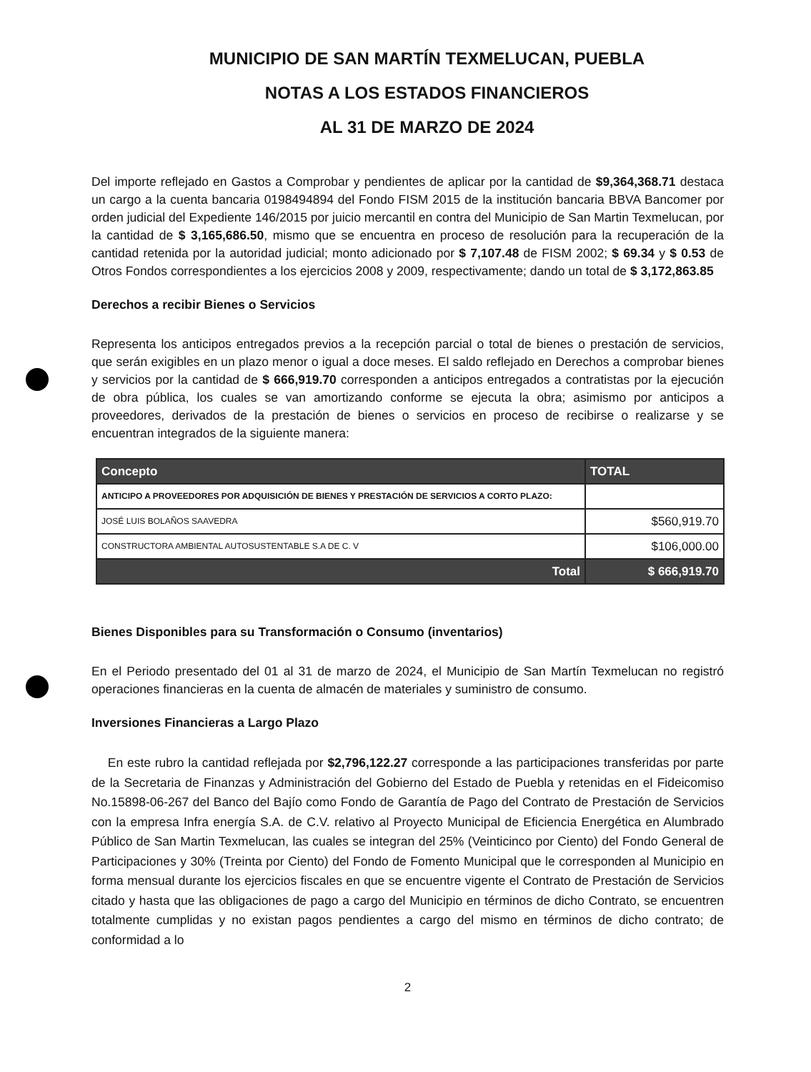MUNICIPIO DE SAN MARTÍN TEXMELUCAN, PUEBLA
NOTAS A LOS ESTADOS FINANCIEROS
AL 31 DE MARZO DE 2024
Del importe reflejado en Gastos a Comprobar y pendientes de aplicar por la cantidad de $9,364,368.71 destaca un cargo a la cuenta bancaria 0198494894 del Fondo FISM 2015 de la institución bancaria BBVA Bancomer por orden judicial del Expediente 146/2015 por juicio mercantil en contra del Municipio de San Martin Texmelucan, por la cantidad de $ 3,165,686.50, mismo que se encuentra en proceso de resolución para la recuperación de la cantidad retenida por la autoridad judicial; monto adicionado por $ 7,107.48 de FISM 2002; $ 69.34 y $ 0.53 de Otros Fondos correspondientes a los ejercicios 2008 y 2009, respectivamente; dando un total de $ 3,172,863.85
Derechos a recibir Bienes o Servicios
Representa los anticipos entregados previos a la recepción parcial o total de bienes o prestación de servicios, que serán exigibles en un plazo menor o igual a doce meses. El saldo reflejado en Derechos a comprobar bienes y servicios por la cantidad de $ 666,919.70 corresponden a anticipos entregados a contratistas por la ejecución de obra pública, los cuales se van amortizando conforme se ejecuta la obra; asimismo por anticipos a proveedores, derivados de la prestación de bienes o servicios en proceso de recibirse o realizarse y se encuentran integrados de la siguiente manera:
| Concepto | TOTAL |
| --- | --- |
| ANTICIPO A PROVEEDORES POR ADQUISICIÓN DE BIENES Y PRESTACIÓN DE SERVICIOS A CORTO PLAZO: | |
| JOSÉ LUIS BOLAÑOS SAAVEDRA | $560,919.70 |
| CONSTRUCTORA AMBIENTAL AUTOSUSTENTABLE S.A DE C. V | $106,000.00 |
| Total | $ 666,919.70 |
Bienes Disponibles para su Transformación o Consumo (inventarios)
En el Periodo presentado del 01 al 31 de marzo de 2024, el Municipio de San Martín Texmelucan no registró operaciones financieras en la cuenta de almacén de materiales y suministro de consumo.
Inversiones Financieras a Largo Plazo
En este rubro la cantidad reflejada por $2,796,122.27 corresponde a las participaciones transferidas por parte de la Secretaria de Finanzas y Administración del Gobierno del Estado de Puebla y retenidas en el Fideicomiso No.15898-06-267 del Banco del Bajío como Fondo de Garantía de Pago del Contrato de Prestación de Servicios con la empresa Infra energía S.A. de C.V. relativo al Proyecto Municipal de Eficiencia Energética en Alumbrado Público de San Martin Texmelucan, las cuales se integran del 25% (Veinticinco por Ciento) del Fondo General de Participaciones y 30% (Treinta por Ciento) del Fondo de Fomento Municipal que le corresponden al Municipio en forma mensual durante los ejercicios fiscales en que se encuentre vigente el Contrato de Prestación de Servicios citado y hasta que las obligaciones de pago a cargo del Municipio en términos de dicho Contrato, se encuentren totalmente cumplidas y no existan pagos pendientes a cargo del mismo en términos de dicho contrato; de conformidad a lo
2